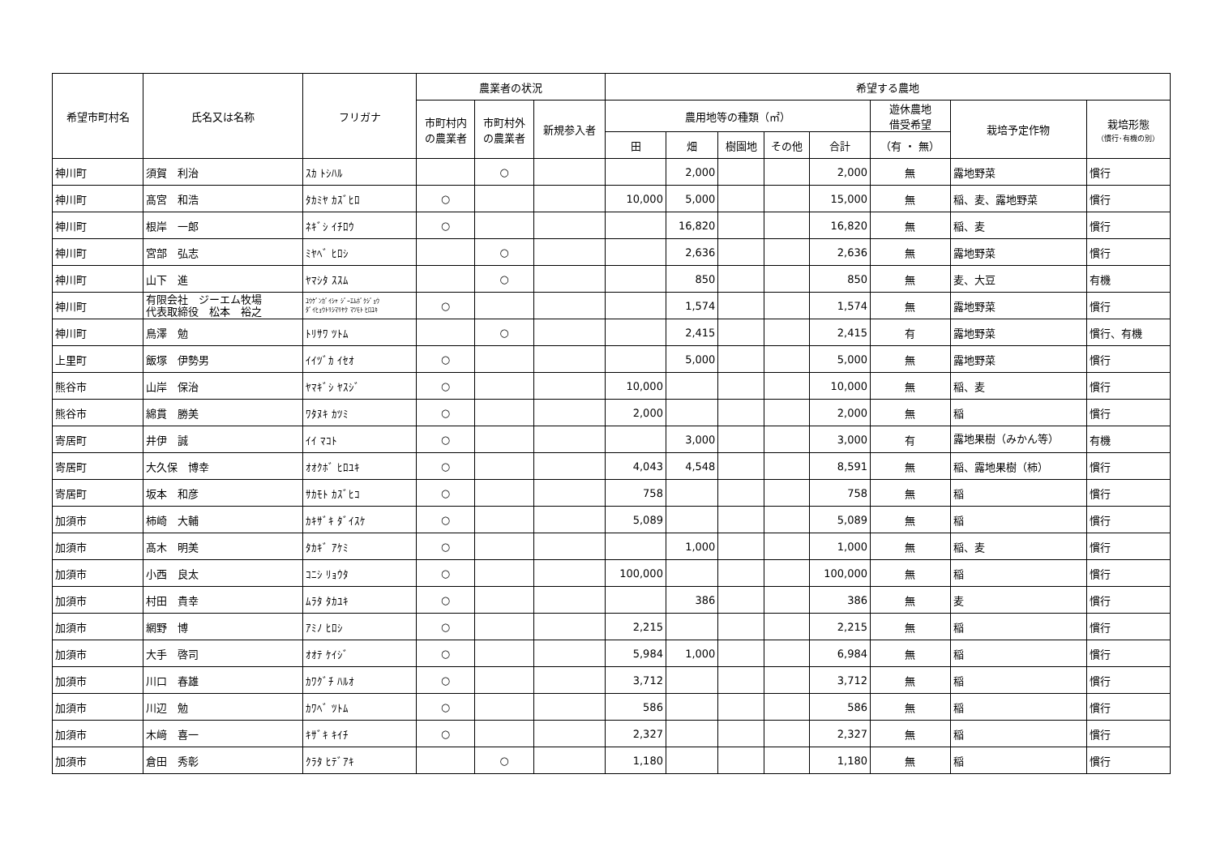| 希望市町村名 | 氏名又は名称 | フリガナ | 農業者の状況 | | | 希望する農地 | | | | | | | |
| --- | --- | --- | --- | --- | --- | --- | --- | --- | --- | --- | --- | --- | --- |
| | | | 市町村内 の農業者 | 市町村外 の農業者 | 新規参入者 | 農用地等の種類（㎡） | | | | | 遊休農地 借受希望 | 栽培予定作物 | 栽培形態 （慣行･有機の別） |
| | | | | | | 田 | 畑 | 樹園地 | その他 | 合計 | （有 ・ 無） | | |
| 神川町 | 須賀 利治 | ｽｶ ﾄｼﾊﾙ | | ○ | | | 2,000 | | | 2,000 | 無 | 露地野菜 | 慣行 |
| 神川町 | 髙宮 和浩 | ﾀｶﾐﾔ ｶｽﾞﾋﾛ | ○ | | | 10,000 | 5,000 | | | 15,000 | 無 | 稲、麦、露地野菜 | 慣行 |
| 神川町 | 根岸 一郎 | ﾈｷﾞｼ ｲﾁﾛｳ | ○ | | | | 16,820 | | | 16,820 | 無 | 稲、麦 | 慣行 |
| 神川町 | 宮部 弘志 | ﾐﾔﾍﾞ ﾋﾛｼ | | ○ | | | 2,636 | | | 2,636 | 無 | 露地野菜 | 慣行 |
| 神川町 | 山下 進 | ﾔﾏｼﾀ ｽｽﾑ | | ○ | | | 850 | | | 850 | 無 | 麦、大豆 | 有機 |
| 神川町 | 有限会社 ジーエム牧場 代表取締役 松本 裕之 | ﾕｳｹﾞﾝｶﾞｲｼｬ ｼﾞｰｴﾑﾎﾞｸｼﾞｮｳ ﾀﾞｲﾋｮｳﾄﾘｼﾏﾘﾔｸ ﾏﾂﾓﾄ ﾋﾛﾕｷ | ○ | | | | 1,574 | | | 1,574 | 無 | 露地野菜 | 慣行 |
| 神川町 | 鳥澤 勉 | ﾄﾘｻﾜ ﾂﾄﾑ | | ○ | | | 2,415 | | | 2,415 | 有 | 露地野菜 | 慣行、有機 |
| 上里町 | 飯塚 伊勢男 | ｲｲﾂﾞｶ ｲｾｵ | ○ | | | | 5,000 | | | 5,000 | 無 | 露地野菜 | 慣行 |
| 熊谷市 | 山岸 保治 | ﾔﾏｷﾞｼ ﾔｽｼﾞ | ○ | | | 10,000 | | | | 10,000 | 無 | 稲、麦 | 慣行 |
| 熊谷市 | 綿貫 勝美 | ﾜﾀﾇｷ ｶﾂﾐ | ○ | | | 2,000 | | | | 2,000 | 無 | 稲 | 慣行 |
| 寄居町 | 井伊 誠 | ｲｲ ﾏｺﾄ | ○ | | | | 3,000 | | | 3,000 | 有 | 露地果樹（みかん等） | 有機 |
| 寄居町 | 大久保 博幸 | ｵｵｸﾎﾞ ﾋﾛﾕｷ | ○ | | | 4,043 | 4,548 | | | 8,591 | 無 | 稲、露地果樹（柿） | 慣行 |
| 寄居町 | 坂本 和彦 | ｻｶﾓﾄ ｶｽﾞﾋｺ | ○ | | | 758 | | | | 758 | 無 | 稲 | 慣行 |
| 加須市 | 柿崎 大輔 | ｶｷｻﾞｷ ﾀﾞｲｽｹ | ○ | | | 5,089 | | | | 5,089 | 無 | 稲 | 慣行 |
| 加須市 | 髙木 明美 | ﾀｶｷﾞ ｱｹﾐ | ○ | | | | 1,000 | | | 1,000 | 無 | 稲、麦 | 慣行 |
| 加須市 | 小西 良太 | ｺﾆｼ ﾘｮｳﾀ | ○ | | | 100,000 | | | | 100,000 | 無 | 稲 | 慣行 |
| 加須市 | 村田 貴幸 | ﾑﾗﾀ ﾀｶﾕｷ | ○ | | | | 386 | | | 386 | 無 | 麦 | 慣行 |
| 加須市 | 網野 博 | ｱﾐﾉ ﾋﾛｼ | ○ | | | 2,215 | | | | 2,215 | 無 | 稲 | 慣行 |
| 加須市 | 大手 啓司 | ｵｵﾃ ｹｲｼﾞ | ○ | | | 5,984 | 1,000 | | | 6,984 | 無 | 稲 | 慣行 |
| 加須市 | 川口 春雄 | ｶﾜｸﾞﾁ ﾊﾙｵ | ○ | | | 3,712 | | | | 3,712 | 無 | 稲 | 慣行 |
| 加須市 | 川辺 勉 | ｶﾜﾍﾞ ﾂﾄﾑ | ○ | | | 586 | | | | 586 | 無 | 稲 | 慣行 |
| 加須市 | 木﨑 喜一 | ｷｻﾞｷ ｷｲﾁ | ○ | | | 2,327 | | | | 2,327 | 無 | 稲 | 慣行 |
| 加須市 | 倉田 秀彰 | ｸﾗﾀ ﾋﾃﾞｱｷ | | ○ | | 1,180 | | | | 1,180 | 無 | 稲 | 慣行 |